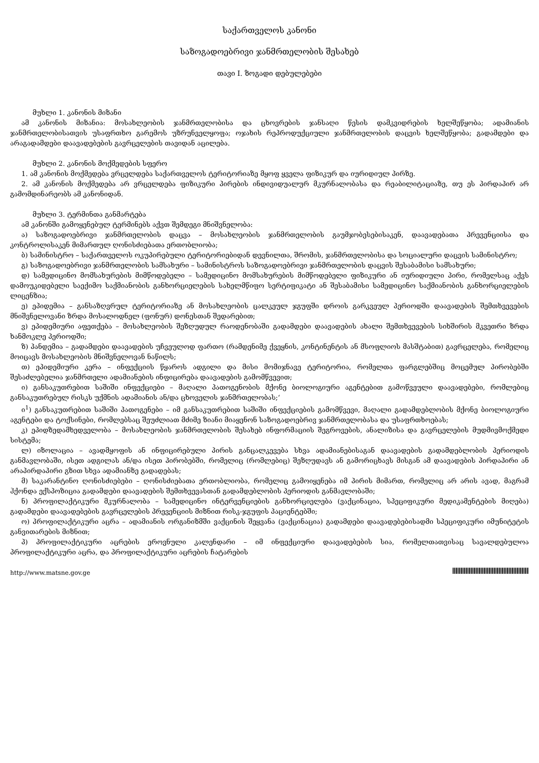საქართველოს კანონი
საზოგადოებრივი ჯანმრთელობის შესახებ
თავი I. ზოგადი დებულებები
მუხლი 1. კანონის მიზანი
ამ კანონის მიზანია: მოსახლეობის ჯანმრთელობისა და ცხოვრების ჯანსაღი წესის დამკვიდრების ხელშეწყობა; ადამიანის ჯანმრთელობისათვის უსაფრთხო გარემოს უზრუნველყოფა; ოჯახის რეპროდუქციული ჯანმრთელობის დაცვის ხელშეწყობა; გადამდები და არაგადამდები დაავადებების გავრცელების თავიდან აცილება.
მუხლი 2. კანონის მოქმედების სფერო
1. ამ კანონის მოქმედება ვრცელდება საქართველოს ტერიტორიაზე მყოფ ყველა ფიზიკურ და იურიდიულ პირზე.
2. ამ კანონის მოქმედება არ ვრცელდება ფიზიკური პირების ინდივიდუალურ მკურნალობასა და რეაბილიტაციაზე, თუ ეს პირდაპირ არ გამომდინარეობს ამ კანონიდან.
მუხლი 3. ტერმინთა განმარტება
ამ კანონში გამოყენებულ ტერმინებს აქვთ შემდეგი მნიშვნელობა:
ა) საზოგადოებრივი ჯანმრთელობის დაცვა – მოსახლეობის ჯანმრთელობის გაუმჯობესებისაკენ, დაავადებათა პრევენციისა და კონტროლისაკენ მიმართულ ღონისძიებათა ერთობლიობა;
ბ) სამინისტრო – საქართველოს ოკუპირებული ტერიტორიებიდან დევნილთა, შრომის, ჯანმრთელობისა და სოციალური დაცვის სამინისტრო;
გ) საზოგადოებრივი ჯანმრთელობის სამსახური – სამინისტროს საზოგადოებრივი ჯანმრთელობის დაცვის შესაბამისი სამსახური;
დ) სამედიცინო მომსახურების მიმწოდებელი – სამედიცინო მომსახურების მიმწოდებელი ფიზიკური ან იურიდიული პირი, რომელსაც აქვს დამოუკიდებელი საექიმო საქმიანობის განხორციელების სახელმწიფო სერტიფიკატი ან შესაბამისი სამედიცინო საქმიანობის განხორციელების ლიცენზია;
ე) ეპიდემია – განსაზღვრულ ტერიტორიაზე ან მოსახლეობის ცალკეულ ჯგუფში დროის გარკვეულ პერიოდში დაავადების შემთხვევების მნიშვნელოვანი ზრდა მოსალოდნელ (ფონურ) დონესთან შედარებით;
ვ) ეპიდემიური აფეთქება – მოსახლეობის შეზღუდულ რაოდენობაში გადამდები დაავადების ახალი შემთხვევების სიხშირის მკვეთრი ზრდა ხანმოკლე პერიოდში;
ზ) პანდემია – გადამდები დაავადების უჩვეულოდ ფართო (რამდენიმე ქვეყნის, კონტინენტის ან მსოფლიოს მასშტაბით) გავრცელება, რომელიც მოიცავს მოსახლეობის მნიშვნელოვან ნაწილს;
თ) ეპიდემიური კერა – ინფექციის წყაროს ადგილი და მისი მომიჯნავე ტერიტორია, რომელთა ფარგლებშიც მოცემულ პირობებში შესაძლებელია ჯანმრთელი ადამიანების ინფიცირება დაავადების გამომწვევით;
ი) განსაკუთრებით საშიში ინფექციები – მაღალი პათოგენობის მქონე ბიოლოგიური აგენტებით გამოწვეული დაავადებები, რომლებიც განსაკუთრებულ რისკს უქმნის ადამიანის ან/და ცხოველის ჯანმრთელობას;‘
ი<sup>1</sup>) განსაკუთრებით საშიში პათოგენები – იმ განსაკუთრებით საშიში ინფექციების გამომწვევი, მაღალი გადამდებლობის მქონე ბიოლოგიური აგენტები და ტოქსინები, რომლებსაც შეუძლიათ მძიმე ზიანი მიაყენონ საზოგადოებრივ ჯანმრთელობასა და უსაფრთხოებას;
კ) ეპიდზედამხედველობა – მოსახლეობის ჯანმრთელობის შესახებ ინფორმაციის შეგროვების, ანალიზისა და გავრცელების მუდმივმოქმედი სისტემა;
ლ) იზოლაცია – ავადმყოფის ან ინფიცირებული პირის განცალკევება სხვა ადამიანებისაგან დაავადების გადამდებლობის პერიოდის განმავლობაში, ისეთ ადგილას ან/და ისეთ პირობებში, რომელიც (რომლებიც) შეზღუდავს ან გამორიცხავს მისგან ამ დაავადების პირდაპირი ან არაპირდაპირი გზით სხვა ადამიანზე გადადებას;
მ) საკარანტინო ღონისძიებები – ღონისძიებათა ერთობლიობა, რომელიც გამოიყენება იმ პირის მიმართ, რომელიც არ არის ავად, მაგრამ ჰქონდა ექსპოზიცია გადამდები დაავადების შემთხვევასთან გადამდებლობის პერიოდის განმავლობაში;
ნ) პროფილაქტიკური მკურნალობა – სამედიცინო ინტერვენციების განხორციელება (ვაქცინაცია, სპეციფიკური მედიკამენტების მიღება) გადამდები დაავადებების გავრცელების პრევენციის მიზნით რისკ-ჯგუფის პაციენტებში;
ო) პროფილაქტიკური აცრა – ადამიანის ორგანიზმში ვაქცინის შეყვანა (ვაქცინაცია) გადამდები დაავადებებისადმი სპეციფიკური იმუნიტეტის განვითარების მიზნით;
პ) პროფილაქტიკური აცრების ეროვნული კალენდარი – იმ ინფექციური დაავადებების სია, რომელთათვისაც სავალდებულოა პროფილაქტიკური აცრა, და პროფილაქტიკური აცრების ჩატარების
http://www.matsne.gov.ge